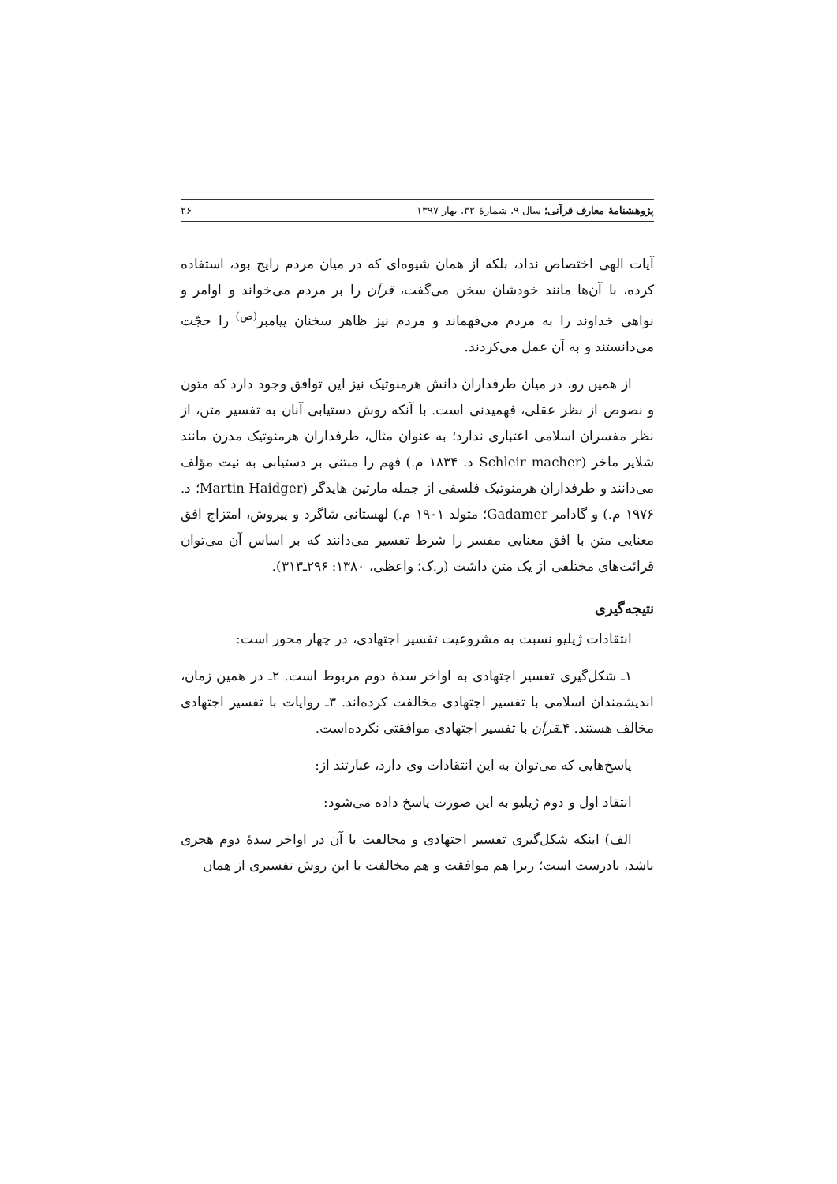پژوهشنامهٔ معارف قرآنی؛ سال ۹، شمارهٔ ۳۲، بهار ۱۳۹۷ ۲۶
آیات الهی اختصاص نداد، بلکه از همان شیوه‌ای که در میان مردم رایج بود، استفاده کرده، با آن‌ها مانند خودشان سخن می‌گفت، قرآن را بر مردم می‌خواند و اوامر و نواهی خداوند را به مردم می‌فهماند و مردم نیز ظاهر سخنان پیامبر<sup>(ص)</sup> را حجّت می‌دانستند و به آن عمل می‌کردند.
از همین رو، در میان طرفداران دانش هرمنوتیک نیز این توافق وجود دارد که متون و نصوص از نظر عقلی، فهمیدنی است. با آنکه روش دستیابی آنان به تفسیر متن، از نظر مفسران اسلامی اعتباری ندارد؛ به عنوان مثال، طرفداران هرمنوتیک مدرن مانند شلایر ماخر (Schleir macher د. ۱۸۳۴ م.) فهم را مبتنی بر دستیابی به نیت مؤلف می‌دانند و طرفداران هرمنوتیک فلسفی از جمله مارتین هایدگر (Martin Haidger؛ د. ۱۹۷۶ م.) و گادامر Gadamer؛ متولد ۱۹۰۱ م.) لهستانی شاگرد و پیروش، امتزاج افق معنایی متن با افق معنایی مفسر را شرط تفسیر می‌دانند که بر اساس آن می‌توان قرائت‌های مختلفی از یک متن داشت (ر.ک؛ واعظی، ۱۳۸۰: ۲۹۶ـ۳۱۳).
نتیجه‌گیری
انتقادات ژیلیو نسبت به مشروعیت تفسیر اجتهادی، در چهار محور است:
۱ـ شکل‌گیری تفسیر اجتهادی به اواخر سدهٔ دوم مربوط است. ۲ـ در همین زمان، اندیشمندان اسلامی با تفسیر اجتهادی مخالفت کرده‌اند. ۳ـ روایات با تفسیر اجتهادی مخالف هستند. ۴ـقرآن با تفسیر اجتهادی موافقتی نکرده‌است.
پاسخ‌هایی که می‌توان به این انتقادات وی دارد، عبارتند از:
انتقاد اول و دوم ژیلیو به این صورت پاسخ داده می‌شود:
الف) اینکه شکل‌گیری تفسیر اجتهادی و مخالفت با آن در اواخر سدهٔ دوم هجری باشد، نادرست است؛ زیرا هم موافقت و هم مخالفت با این روش تفسیری از همان